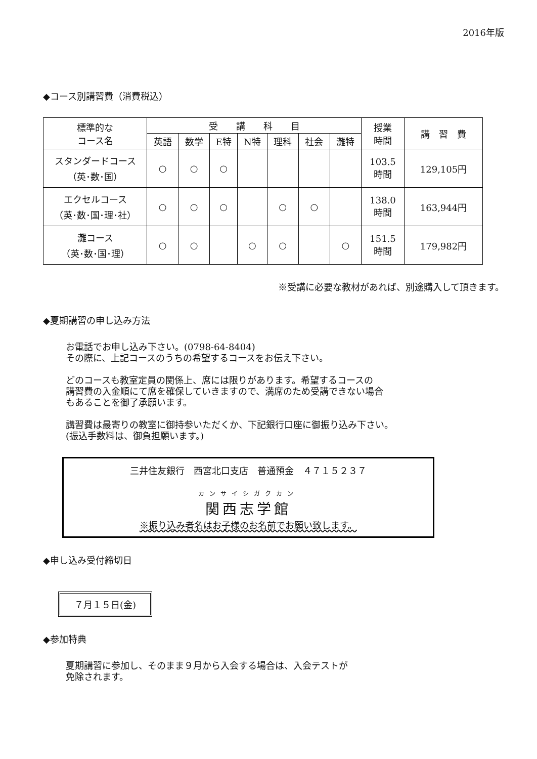2016年版
◆コース別講習費（消費税込）
| 標準的な コース名 | 受 講 科 目 | | | | | | | 授業 時間 | 講 習 費 |
| --- | --- | --- | --- | --- | --- | --- | --- | --- | --- |
| | 英語 | 数学 | E特 | N特 | 理科 | 社会 | 灘特 | | |
| スタンダードコース （英･数･国） | ○ | ○ | ○ | | | | | 103.5 時間 | 129,105円 |
| エクセルコース （英･数･国･理･社） | ○ | ○ | ○ | | ○ | ○ | | 138.0 時間 | 163,944円 |
| 灘コース （英･数･国･理） | ○ | ○ | | ○ | ○ | | ○ | 151.5 時間 | 179,982円 |
※受講に必要な教材があれば、別途購入して頂きます。
◆夏期講習の申し込み方法
お電話でお申し込み下さい。(0798-64-8404)
その際に、上記コースのうちの希望するコースをお伝え下さい。
どのコースも教室定員の関係上、席には限りがあります。希望するコースの
講習費の入金順にて席を確保していきますので、満席のため受講できない場合
もあることを御了承願います。
講習費は最寄りの教室に御持参いただくか、下記銀行口座に御振り込み下さい。
(振込手数料は、御負担願います。)
三井住友銀行　西宮北口支店　普通預金　４７１５２３７
カンサイシガクカン
関西志学館
※振り込み者名はお子様のお名前でお願い致します。
◆申し込み受付締切日
７月１５日(金)
◆参加特典
夏期講習に参加し、そのまま９月から入会する場合は、入会テストが
免除されます。